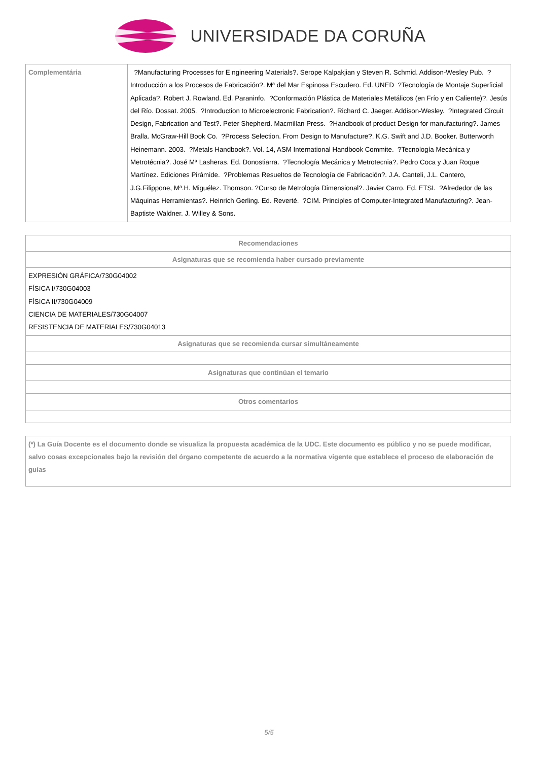UNIVERSIDADE DA CORUÑA
| Complementária | ?Manufacturing Processes for E ngineering Materials?. Serope Kalpakjian y Steven R. Schmid. Addison-Wesley Pub. ?Introducción a los Procesos de Fabricación?. Mª del Mar Espinosa Escudero. Ed. UNED ?Tecnología de Montaje Superficial Aplicada?. Robert J. Rowland. Ed. Paraninfo. ?Conformación Plástica de Materiales Metálicos (en Frío y en Caliente)?. Jesús del Río. Dossat. 2005. ?Introduction to Microelectronic Fabrication?. Richard C. Jaeger. Addison-Wesley. ?Integrated Circuit Design, Fabrication and Test?. Peter Shepherd. Macmillan Press. ?Handbook of product Design for manufacturing?. James Bralla. McGraw-Hill Book Co. ?Process Selection. From Design to Manufacture?. K.G. Swift and J.D. Booker. Butterworth Heinemann. 2003. ?Metals Handbook?. Vol. 14, ASM International Handbook Commite. ?Tecnología Mecánica y Metrotécnia?. José Mª Lasheras. Ed. Donostiarra. ?Tecnología Mecánica y Metrotecnia?. Pedro Coca y Juan Roque Martínez. Ediciones Pirámide. ?Problemas Resueltos de Tecnología de Fabricación?. J.A. Canteli, J.L. Cantero, J.G.Filippone, Mª.H. Miguélez. Thomson. ?Curso de Metrología Dimensional?. Javier Carro. Ed. ETSI. ?Alrededor de las Máquinas Herramientas?. Heinrich Gerling. Ed. Reverté. ?CIM. Principles of Computer-Integrated Manufacturing?. Jean-Baptiste Waldner. J. Willey & Sons. |
| Recomendaciones |
| --- |
| Asignaturas que se recomienda haber cursado previamente |
| EXPRESIÓN GRÁFICA/730G04002 FÍSICA I/730G04003 FÍSICA II/730G04009 CIENCIA DE MATERIALES/730G04007 RESISTENCIA DE MATERIALES/730G04013 |
| Asignaturas que se recomienda cursar simultáneamente |
| Asignaturas que continúan el temario |
| Otros comentarios |
| (*) La Guía Docente es el documento donde se visualiza la propuesta académica de la UDC. Este documento es público y no se puede modificar, salvo cosas excepcionales bajo la revisión del órgano competente de acuerdo a la normativa vigente que establece el proceso de elaboración de guías |
5/5